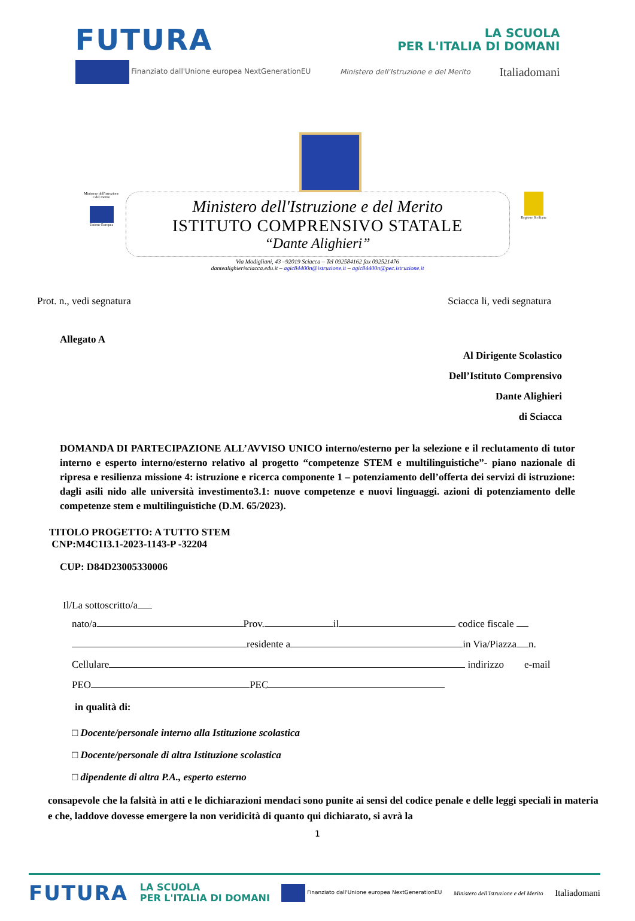FUTURA LA SCUOLA
PER L'ITALIA DI DOMANI
Finanziato dall'Unione europea NextGenerationEU Ministero dell'Istruzione e del Merito Italiadomani
Ministero dell'istruzione e del merito
Unione Europea
Ministero dell'Istruzione e del Merito
ISTITUTO COMPRENSIVO STATALE
“Dante Alighieri”
Via Modigliani, 43 –92019 Sciacca – Tel 092584162 fax 092521476
dantealighierisciacca.edu.it – agic84400n@istruzione.it – agic84400n@pec.istruzione.it
Regione Siciliana
Prot. n., vedi segnatura Sciacca li, vedi segnatura
Allegato A
Al Dirigente Scolastico
Dell’Istituto Comprensivo
Dante Alighieri
di Sciacca
DOMANDA DI PARTECIPAZIONE ALL’AVVISO UNICO interno/esterno per la selezione e il reclutamento di tutor interno e esperto interno/esterno relativo al progetto “competenze STEM e multilinguistiche”- piano nazionale di ripresa e resilienza missione 4: istruzione e ricerca componente 1 – potenziamento dell’offerta dei servizi di istruzione: dagli asili nido alle università investimento3.1: nuove competenze e nuovi linguaggi. azioni di potenziamento delle competenze stem e multilinguistiche (D.M. 65/2023).
TITOLO PROGETTO: A TUTTO STEM
CNP:M4C1I3.1-2023-1143-P -32204
CUP: D84D23005330006
Il/La sottoscritto/a
nato/a Prov. il codice fiscale
residente a in Via/Piazza n.
Cellulare indirizzo e-mail
PEO PEC
in qualità di:
□ Docente/personale interno alla Istituzione scolastica
□ Docente/personale di altra Istituzione scolastica
□ dipendente di altra P.A., esperto esterno
consapevole che la falsità in atti e le dichiarazioni mendaci sono punite ai sensi del codice penale e delle leggi speciali in materia e che, laddove dovesse emergere la non veridicità di quanto qui dichiarato, si avrà la
1
FUTURA LA SCUOLA
PER L'ITALIA DI DOMANI Finanziato dall'Unione europea NextGenerationEU Ministero dell'Istruzione e del Merito Italiadomani